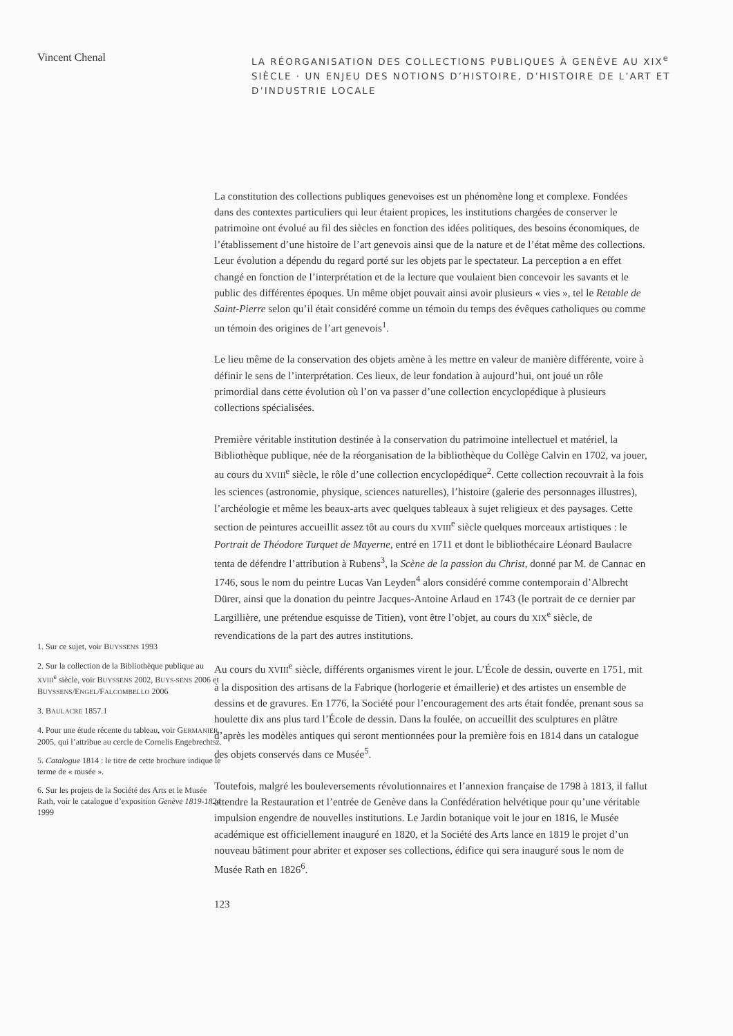Vincent Chenal
LA RÉORGANISATION DES COLLECTIONS PUBLIQUES À GENÈVE AU XIX<sup>e</sup> SIÈCLE · UN ENJEU DES NOTIONS D’HISTOIRE, D’HISTOIRE DE L’ART ET D’INDUSTRIE LOCALE
1. Sur ce sujet, voir BUYSSENS 1993
2. Sur la collection de la Bibliothèque publique au XVIII<sup>e</sup> siècle, voir BUYSSENS 2002, BUYS-SENS 2006 et BUYSSENS/ENGEL/FALCOMBELLO 2006
3. BAULACRE 1857.1
4. Pour une étude récente du tableau, voir GERMANIER 2005, qui l’attribue au cercle de Cornelis Engebrechtsz.
5. Catalogue 1814 : le titre de cette brochure indique le terme de « musée ».
6. Sur les projets de la Société des Arts et le Musée Rath, voir le catalogue d’exposition Genève 1819-1824 1999
La constitution des collections publiques genevoises est un phénomène long et complexe. Fondées dans des contextes particuliers qui leur étaient propices, les institutions chargées de conserver le patrimoine ont évolué au fil des siècles en fonction des idées politiques, des besoins économiques, de l’établissement d’une histoire de l’art genevois ainsi que de la nature et de l’état même des collections. Leur évolution a dépendu du regard porté sur les objets par le spectateur. La perception a en effet changé en fonction de l’interprétation et de la lecture que voulaient bien concevoir les savants et le public des différentes époques. Un même objet pouvait ainsi avoir plusieurs « vies », tel le Retable de Saint-Pierre selon qu’il était considéré comme un témoin du temps des évêques catholiques ou comme un témoin des origines de l’art genevois<sup>1</sup>.
Le lieu même de la conservation des objets amène à les mettre en valeur de manière différente, voire à définir le sens de l’interprétation. Ces lieux, de leur fondation à aujourd’hui, ont joué un rôle primordial dans cette évolution où l’on va passer d’une collection encyclopédique à plusieurs collections spécialisées.
Première véritable institution destinée à la conservation du patrimoine intellectuel et matériel, la Bibliothèque publique, née de la réorganisation de la bibliothèque du Collège Calvin en 1702, va jouer, au cours du XVIII<sup>e</sup> siècle, le rôle d’une collection encyclopédique<sup>2</sup>. Cette collection recouvrait à la fois les sciences (astronomie, physique, sciences naturelles), l’histoire (galerie des personnages illustres), l’archéologie et même les beaux-arts avec quelques tableaux à sujet religieux et des paysages. Cette section de peintures accueillit assez tôt au cours du XVIII<sup>e</sup> siècle quelques morceaux artistiques : le Portrait de Théodore Turquet de Mayerne, entré en 1711 et dont le bibliothécaire Léonard Baulacre tenta de défendre l’attribution à Rubens<sup>3</sup>, la Scène de la passion du Christ, donné par M. de Cannac en 1746, sous le nom du peintre Lucas Van Leyden<sup>4</sup> alors considéré comme contemporain d’Albrecht Dürer, ainsi que la donation du peintre Jacques-Antoine Arlaud en 1743 (le portrait de ce dernier par Largillière, une prétendue esquisse de Titien), vont être l’objet, au cours du XIX<sup>e</sup> siècle, de revendications de la part des autres institutions.
Au cours du XVIII<sup>e</sup> siècle, différents organismes virent le jour. L’École de dessin, ouverte en 1751, mit à la disposition des artisans de la Fabrique (horlogerie et émaillerie) et des artistes un ensemble de dessins et de gravures. En 1776, la Société pour l’encouragement des arts était fondée, prenant sous sa houlette dix ans plus tard l’École de dessin. Dans la foulée, on accueillit des sculptures en plâtre d’après les modèles antiques qui seront mentionnées pour la première fois en 1814 dans un catalogue des objets conservés dans ce Musée<sup>5</sup>.
Toutefois, malgré les bouleversements révolutionnaires et l’annexion française de 1798 à 1813, il fallut attendre la Restauration et l’entrée de Genève dans la Confédération helvétique pour qu’une véritable impulsion engendre de nouvelles institutions. Le Jardin botanique voit le jour en 1816, le Musée académique est officiellement inauguré en 1820, et la Société des Arts lance en 1819 le projet d’un nouveau bâtiment pour abriter et exposer ses collections, édifice qui sera inauguré sous le nom de Musée Rath en 1826<sup>6</sup>.
123